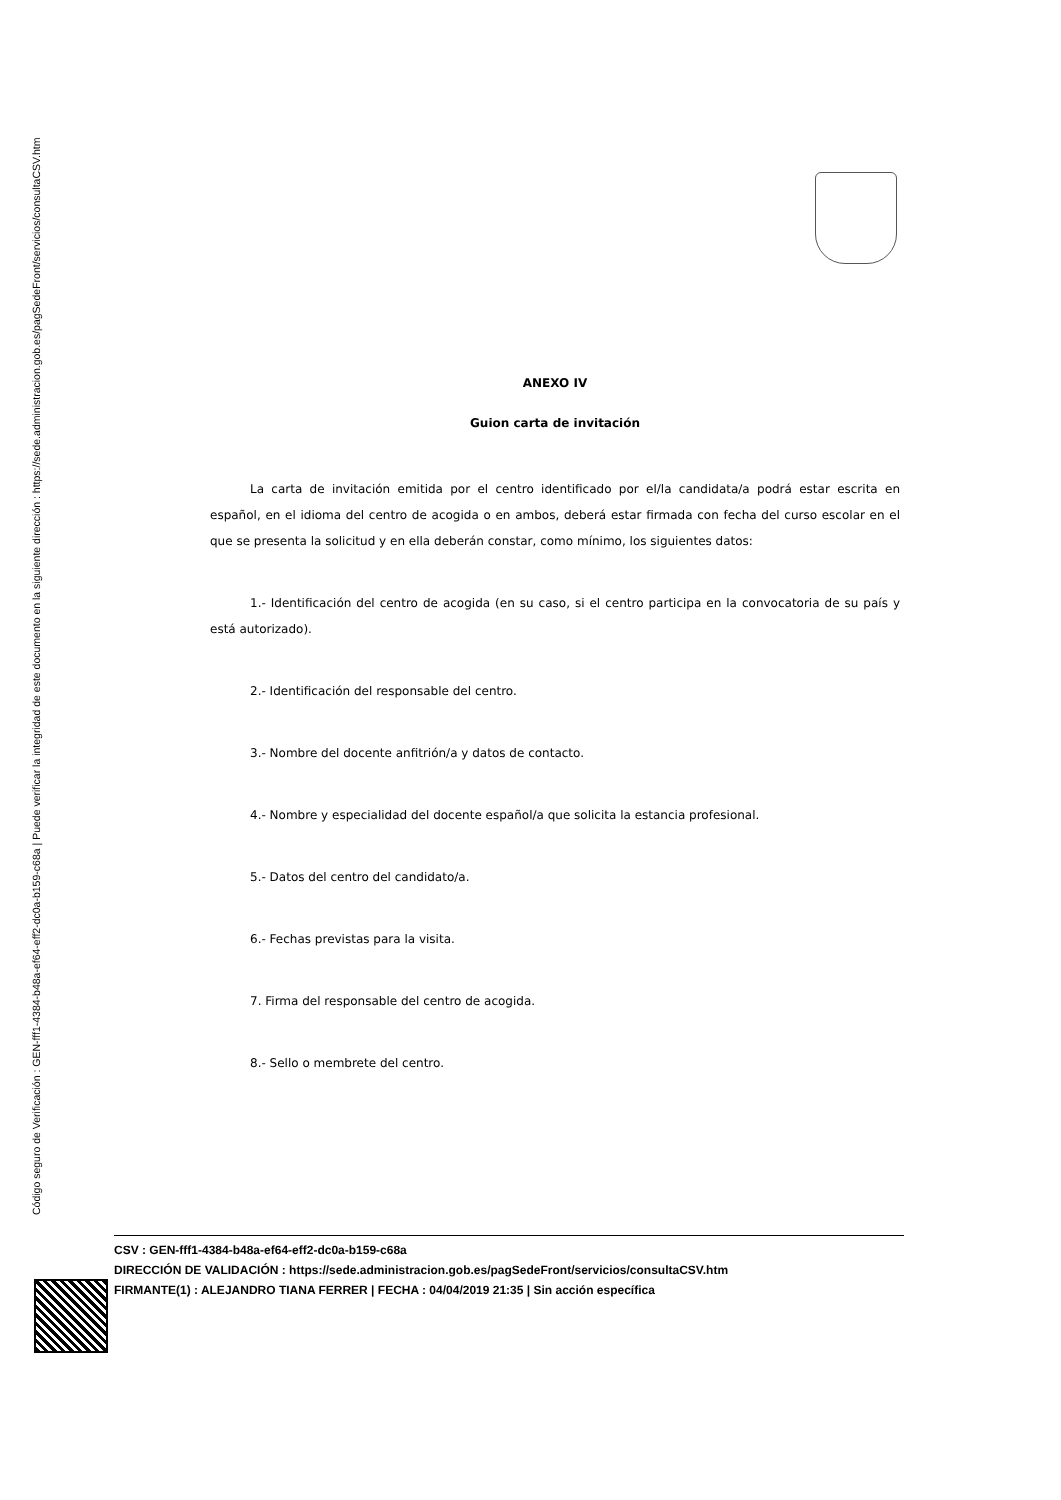Código seguro de Verificación : GEN-fff1-4384-b48a-ef64-eff2-dc0a-b159-c68a | Puede verificar la integridad de este documento en la siguiente dirección : https://sede.administracion.gob.es/pagSedeFront/servicios/consultaCSV.htm
ANEXO IV
Guion carta de invitación
La carta de invitación emitida por el centro identificado por el/la candidata/a podrá estar escrita en español, en el idioma del centro de acogida o en ambos, deberá estar firmada con fecha del curso escolar en el que se presenta la solicitud y en ella deberán constar, como mínimo, los siguientes datos:
1.- Identificación del centro de acogida (en su caso, si el centro participa en la convocatoria de su país y está autorizado).
2.- Identificación del responsable del centro.
3.- Nombre del docente anfitrión/a y datos de contacto.
4.- Nombre y especialidad del docente español/a que solicita la estancia profesional.
5.- Datos del centro del candidato/a.
6.- Fechas previstas para la visita.
7. Firma del responsable del centro de acogida.
8.- Sello o membrete del centro.
CSV : GEN-fff1-4384-b48a-ef64-eff2-dc0a-b159-c68a
DIRECCIÓN DE VALIDACIÓN : https://sede.administracion.gob.es/pagSedeFront/servicios/consultaCSV.htm
FIRMANTE(1) : ALEJANDRO TIANA FERRER | FECHA : 04/04/2019 21:35 | Sin acción específica